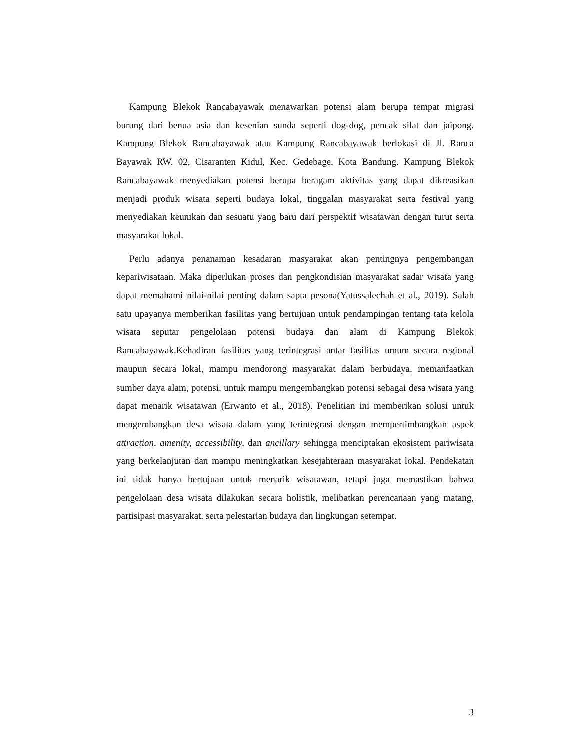Kampung Blekok Rancabayawak menawarkan potensi alam berupa tempat migrasi burung dari benua asia dan kesenian sunda seperti dog-dog, pencak silat dan jaipong. Kampung Blekok Rancabayawak atau Kampung Rancabayawak berlokasi di Jl. Ranca Bayawak RW. 02, Cisaranten Kidul, Kec. Gedebage, Kota Bandung. Kampung Blekok Rancabayawak menyediakan potensi berupa beragam aktivitas yang dapat dikreasikan menjadi produk wisata seperti budaya lokal, tinggalan masyarakat serta festival yang menyediakan keunikan dan sesuatu yang baru dari perspektif wisatawan dengan turut serta masyarakat lokal.
Perlu adanya penanaman kesadaran masyarakat akan pentingnya pengembangan kepariwisataan. Maka diperlukan proses dan pengkondisian masyarakat sadar wisata yang dapat memahami nilai-nilai penting dalam sapta pesona(Yatussalechah et al., 2019). Salah satu upayanya memberikan fasilitas yang bertujuan untuk pendampingan tentang tata kelola wisata seputar pengelolaan potensi budaya dan alam di Kampung Blekok Rancabayawak.Kehadiran fasilitas yang terintegrasi antar fasilitas umum secara regional maupun secara lokal, mampu mendorong masyarakat dalam berbudaya, memanfaatkan sumber daya alam, potensi, untuk mampu mengembangkan potensi sebagai desa wisata yang dapat menarik wisatawan (Erwanto et al., 2018). Penelitian ini memberikan solusi untuk mengembangkan desa wisata dalam yang terintegrasi dengan mempertimbangkan aspek attraction, amenity, accessibility, dan ancillary sehingga menciptakan ekosistem pariwisata yang berkelanjutan dan mampu meningkatkan kesejahteraan masyarakat lokal. Pendekatan ini tidak hanya bertujuan untuk menarik wisatawan, tetapi juga memastikan bahwa pengelolaan desa wisata dilakukan secara holistik, melibatkan perencanaan yang matang, partisipasi masyarakat, serta pelestarian budaya dan lingkungan setempat.
3